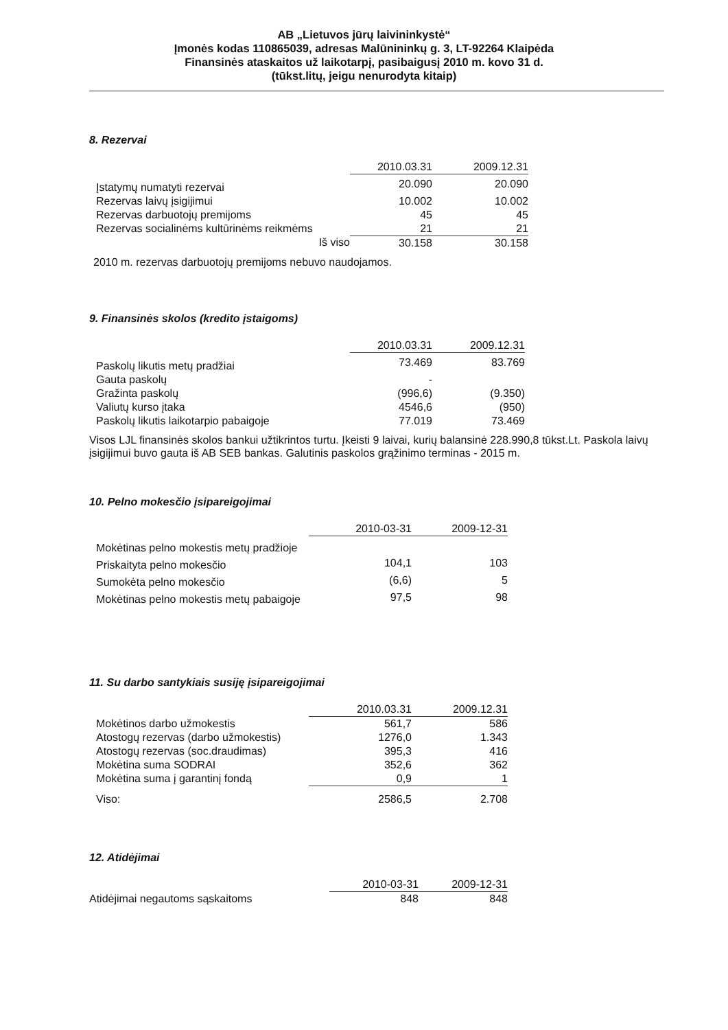AB „Lietuvos jūrų laivininkystė“
Įmonės kodas 110865039, adresas Malūnininkų g. 3, LT-92264 Klaipėda
Finansinės ataskaitos už laikotarpį, pasibaigusį 2010 m. kovo 31 d.
(tūkst.litų, jeigu nenurodyta kitaip)
8. Rezervai
| | 2010.03.31 | 2009.12.31 |
| Įstatymų numatyti rezervai | 20.090 | 20.090 |
| Rezervas laivų įsigijimui | 10.002 | 10.002 |
| Rezervas darbuotojų premijoms | 45 | 45 |
| Rezervas socialinėms kultūrinėms reikmėms | 21 | 21 |
| Iš viso | 30.158 | 30.158 |
2010 m. rezervas darbuotojų premijoms nebuvo naudojamos.
9. Finansinės skolos (kredito įstaigoms)
| | 2010.03.31 | 2009.12.31 |
| Paskolų likutis metų pradžiai | 73.469 | 83.769 |
| Gauta paskolų | - | |
| Gražinta paskolų | (996,6) | (9.350) |
| Valiutų kurso įtaka | 4546,6 | (950) |
| Paskolų likutis laikotarpio pabaigoje | 77.019 | 73.469 |
Visos LJL finansinės skolos bankui užtikrintos turtu. Įkeisti 9 laivai, kurių balansinė 228.990,8 tūkst.Lt. Paskola laivų įsigijimui buvo gauta iš AB SEB bankas. Galutinis paskolos grąžinimo terminas - 2015 m.
10. Pelno mokesčio įsipareigojimai
| | 2010-03-31 | 2009-12-31 |
| Mokėtinas pelno mokestis metų pradžioje | | |
| Priskaityta pelno mokesčio | 104,1 | 103 |
| Sumokėta pelno mokesčio | (6,6) | 5 |
| Mokėtinas pelno mokestis metų pabaigoje | 97,5 | 98 |
11. Su darbo santykiais susiję įsipareigojimai
| | 2010.03.31 | 2009.12.31 |
| Mokėtinos darbo užmokestis | 561,7 | 586 |
| Atostogų rezervas (darbo užmokestis) | 1276,0 | 1.343 |
| Atostogų rezervas (soc.draudimas) | 395,3 | 416 |
| Mokėtina suma SODRAI | 352,6 | 362 |
| Mokėtina suma į garantinį fondą | 0,9 | 1 |
| Viso: | 2586,5 | 2.708 |
12. Atidėjimai
| | 2010-03-31 | 2009-12-31 |
| Atidėjimai negautoms sąskaitoms | 848 | 848 |